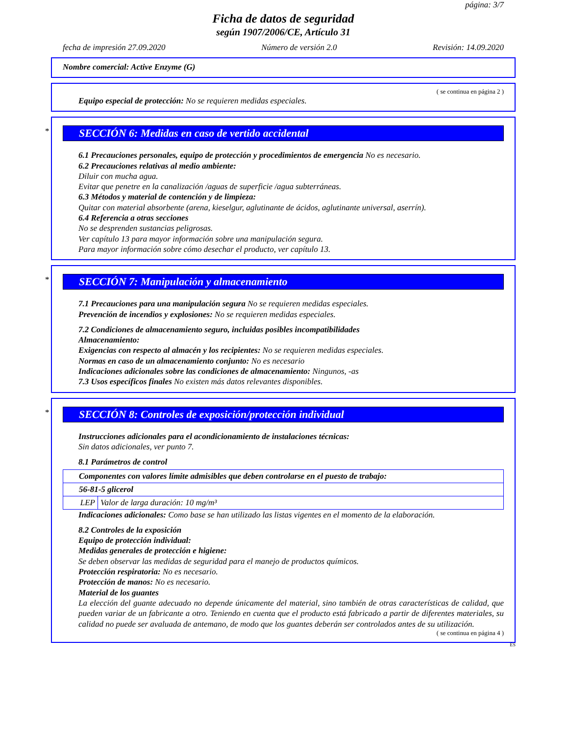página: 3/7
Ficha de datos de seguridad
según 1907/2006/CE, Artículo 31
fecha de impresión 27.09.2020 Número de versión 2.0 Revisión: 14.09.2020
Nombre comercial: Active Enzyme (G)
( se continua en página 2 )
Equipo especial de protección: No se requieren medidas especiales.
*
SECCIÓN 6: Medidas en caso de vertido accidental
6.1 Precauciones personales, equipo de protección y procedimientos de emergencia No es necesario.
6.2 Precauciones relativas al medio ambiente:
Diluir con mucha agua.
Evitar que penetre en la canalización /aguas de superficie /agua subterráneas.
6.3 Métodos y material de contención y de limpieza:
Quitar con material absorbente (arena, kieselgur, aglutinante de ácidos, aglutinante universal, aserrín).
6.4 Referencia a otras secciones
No se desprenden sustancias peligrosas.
Ver capítulo 13 para mayor información sobre una manipulación segura.
Para mayor información sobre cómo desechar el producto, ver capítulo 13.
*
SECCIÓN 7: Manipulación y almacenamiento
7.1 Precauciones para una manipulación segura No se requieren medidas especiales.
Prevención de incendios y explosiones: No se requieren medidas especiales.
7.2 Condiciones de almacenamiento seguro, incluidas posibles incompatibilidades
Almacenamiento:
Exigencias con respecto al almacén y los recipientes: No se requieren medidas especiales.
Normas en caso de un almacenamiento conjunto: No es necesario
Indicaciones adicionales sobre las condiciones de almacenamiento: Ningunos, -as
7.3 Usos específicos finales No existen más datos relevantes disponibles.
*
SECCIÓN 8: Controles de exposición/protección individual
Instrucciones adicionales para el acondicionamiento de instalaciones técnicas:
Sin datos adicionales, ver punto 7.
8.1 Parámetros de control
| Componentes con valores límite admisibles que deben controlarse en el puesto de trabajo: | |
| 56-81-5 glicerol | |
| LEP | Valor de larga duración: 10 mg/m³ |
Indicaciones adicionales: Como base se han utilizado las listas vigentes en el momento de la elaboración.
8.2 Controles de la exposición
Equipo de protección individual:
Medidas generales de protección e higiene:
Se deben observar las medidas de seguridad para el manejo de productos químicos.
Protección respiratoria: No es necesario.
Protección de manos: No es necesario.
Material de los guantes
La elección del guante adecuado no depende únicamente del material, sino también de otras características de calidad, que pueden variar de un fabricante a otro. Teniendo en cuenta que el producto está fabricado a partir de diferentes materiales, su calidad no puede ser avaluada de antemano, de modo que los guantes deberán ser controlados antes de su utilización.
( se continua en página 4 )
ES